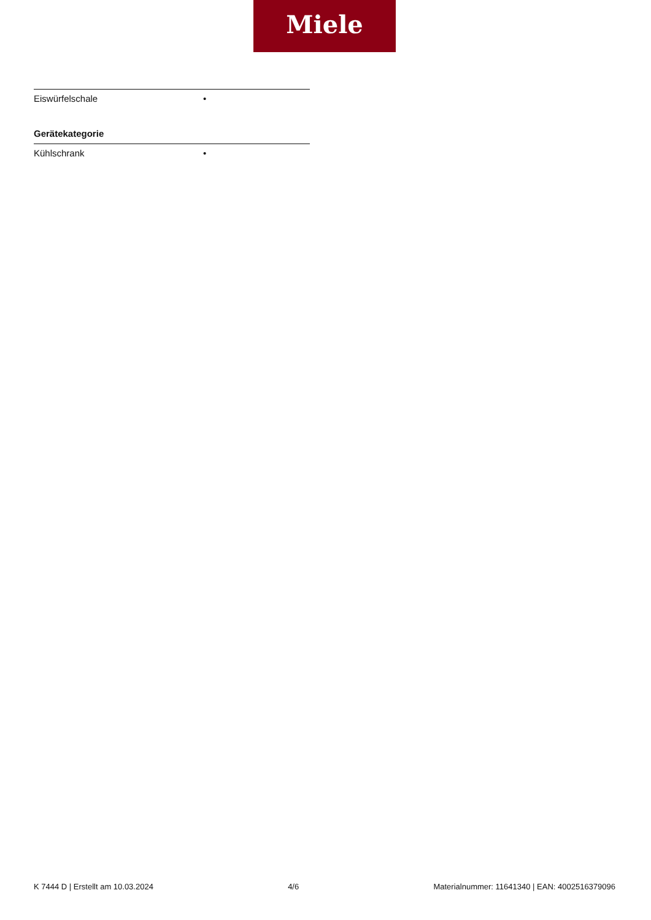Miele
| Eiswürfelschale | • |
Gerätekategorie
| Kühlschrank | • |
K 7444 D | Erstellt am 10.03.2024 4/6 Materialnummer: 11641340 | EAN: 4002516379096